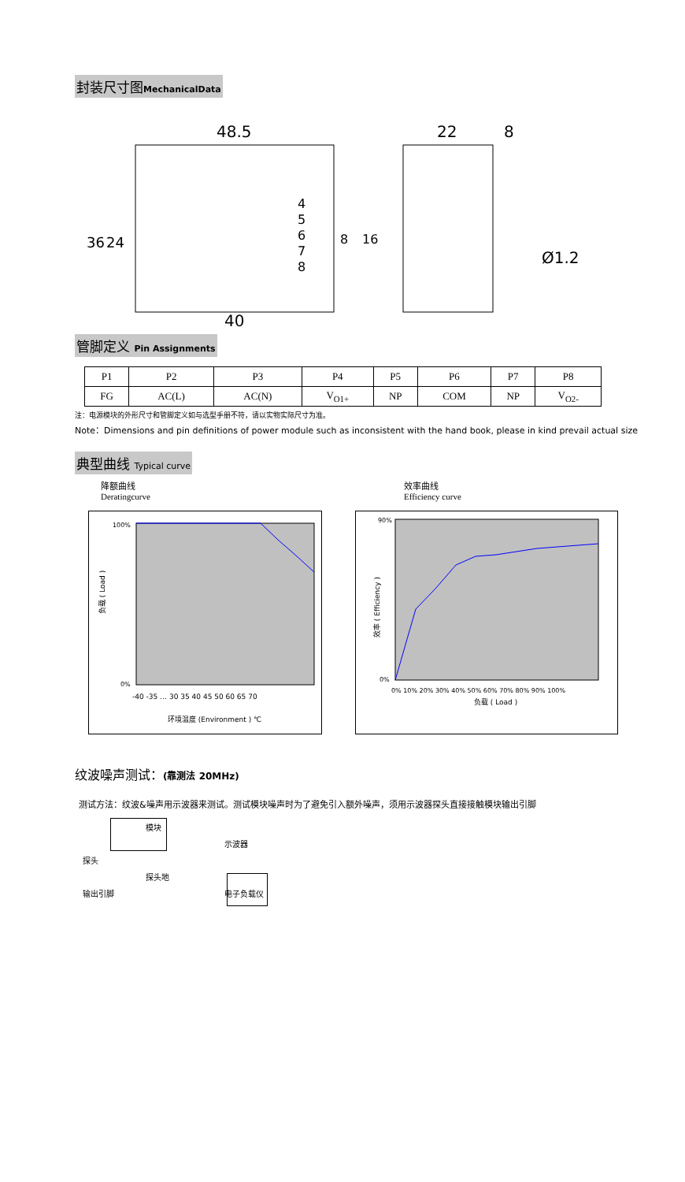封装尺寸图MechanicalData
48.5
22
8
40
Ø1.2
4
5
6
7
8
36
24
8
16
管脚定义 Pin Assignments
| P1 | P2 | P3 | P4 | P5 | P6 | P7 | P8 |
| FG | AC(L) | AC(N) | V<sub>O1+</sub> | NP | COM | NP | V<sub>O2-</sub> |
注：电源模块的外形尺寸和管脚定义如与选型手册不符，请以实物实际尺寸为准。
Note：Dimensions and pin definitions of power module such as inconsistent with the hand book, please in kind prevail actual size
典型曲线 Typical curve
降额曲线
Deratingcurve
效率曲线
Efficiency curve
100%
0%
负载 ( Load )
-40 -35 … 30 35 40 45 50 60 65 70
环境温度 (Environment ) ℃
90%
0%
效率 ( Efficiency )
0% 10% 20% 30% 40% 50% 60% 70% 80% 90% 100%
负载 ( Load )
纹波噪声测试：(靠测法 20MHz)
测试方法：纹波&噪声用示波器来测试。测试模块噪声时为了避免引入额外噪声，须用示波器探头直接接触模块输出引脚
模块 示波器 探头 探头地 输出引脚 电子负载仪